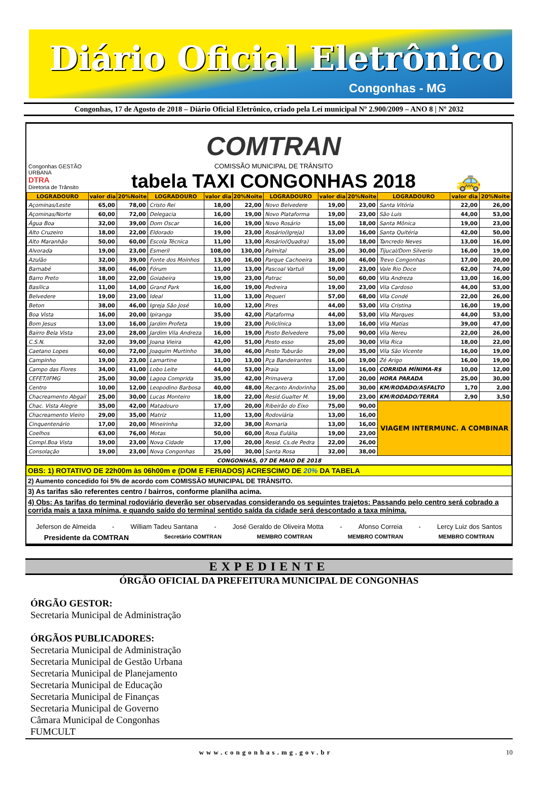Diário Oficial Eletrônico
Congonhas - MG
Congonhas, 17 de Agosto de 2018 – Diário Oficial Eletrônico, criado pela Lei municipal Nº 2.900/2009 – ANO 8 | Nº 2032
Congonhas GESTÃO URBANA
DTRA
Diretoria de Trânsito
COMTRAN
COMISSÃO MUNICIPAL DE TRÂNSITO
tabela TAXI CONGONHAS 2018
🚕
| LOGRADOURO | valor dia | 20%Noite | LOGRADOURO | valor dia | 20%Noite | LOGRADOURO | valor dia | 20%Noite | LOGRADOURO | valor dia | 20%Noite |
| --- | --- | --- | --- | --- | --- | --- | --- | --- | --- | --- | --- |
| Açominas/Leste | 65,00 | 78,00 | Cristo Rei | 18,00 | 22,00 | Novo Belvedere | 19,00 | 23,00 | Santa Vitória | 22,00 | 26,00 |
| Açominas/Norte | 60,00 | 72,00 | Delegacia | 16,00 | 19,00 | Novo Plataforma | 19,00 | 23,00 | São Luis | 44,00 | 53,00 |
| Água Boa | 32,00 | 39,00 | Dom Oscar | 16,00 | 19,00 | Novo Rosário | 15,00 | 18,00 | Santa Mônica | 19,00 | 23,00 |
| Alto Cruzeiro | 18,00 | 22,00 | Eldorado | 19,00 | 23,00 | Rosário(Igreja) | 13,00 | 16,00 | Santa Quitéria | 42,00 | 50,00 |
| Alto Maranhão | 50,00 | 60,00 | Escola Técnica | 11,00 | 13,00 | Rosário(Quadra) | 15,00 | 18,00 | Tancredo Neves | 13,00 | 16,00 |
| Alvorada | 19,00 | 23,00 | Esmeril | 108,00 | 130,00 | Palmital | 25,00 | 30,00 | Tijucal/Dom Silverio | 16,00 | 19,00 |
| Azulão | 32,00 | 39,00 | Fonte dos Moinhos | 13,00 | 16,00 | Parque Cachoeira | 38,00 | 46,00 | Trevo Congonhas | 17,00 | 20,00 |
| Barnabé | 38,00 | 46,00 | Fórum | 11,00 | 13,00 | Pascoal Vartuli | 19,00 | 23,00 | Vale Rio Doce | 62,00 | 74,00 |
| Barro Preto | 18,00 | 22,00 | Goiabeira | 19,00 | 23,00 | Patrac | 50,00 | 60,00 | Vila Andreza | 13,00 | 16,00 |
| Basílica | 11,00 | 14,00 | Grand Park | 16,00 | 19,00 | Pedreira | 19,00 | 23,00 | Vila Cardoso | 44,00 | 53,00 |
| Belvedere | 19,00 | 23,00 | Ideal | 11,00 | 13,00 | Pequeri | 57,00 | 68,00 | Vila Condé | 22,00 | 26,00 |
| Beton | 38,00 | 46,00 | Igreja São José | 10,00 | 12,00 | Pires | 44,00 | 53,00 | Vila Cristina | 16,00 | 19,00 |
| Boa Vista | 16,00 | 20,00 | Ipiranga | 35,00 | 42,00 | Plataforma | 44,00 | 53,00 | Vila Marques | 44,00 | 53,00 |
| Bom Jesus | 13,00 | 16,00 | Jardim Profeta | 19,00 | 23,00 | Policlínica | 13,00 | 16,00 | Vila Matias | 39,00 | 47,00 |
| Bairro Bela Vista | 23,00 | 28,00 | Jardim Vila Andreza | 16,00 | 19,00 | Posto Belvedere | 75,00 | 90,00 | Vila Nereu | 22,00 | 26,00 |
| C.S.N. | 32,00 | 39,00 | Joana Vieira | 42,00 | 51,00 | Posto esso | 25,00 | 30,00 | Vila Rica | 18,00 | 22,00 |
| Caetano Lopes | 60,00 | 72,00 | Joaquim Murtinho | 38,00 | 46,00 | Posto Tuburão | 29,00 | 35,00 | Vila São Vicente | 16,00 | 19,00 |
| Campinho | 19,00 | 23,00 | Lamartine | 11,00 | 13,00 | Pça Bandeirantes | 16,00 | 19,00 | Zé Arigo | 16,00 | 19,00 |
| Campo das Flores | 34,00 | 41,00 | Lobo Leite | 44,00 | 53,00 | Praia | 13,00 | 16,00 | CORRIDA MÍNIMA-R$ | 10,00 | 12,00 |
| CEFET/IFMG | 25,00 | 30,00 | Lagoa Comprida | 35,00 | 42,00 | Primavera | 17,00 | 20,00 | HORA PARADA | 25,00 | 30,00 |
| Centro | 10,00 | 12,00 | Leopodino Barbosa | 40,00 | 48,00 | Recanto Andorinha | 25,00 | 30,00 | KM/RODADO/ASFALTO | 1,70 | 2,00 |
| Chacreamento Abgail | 25,00 | 30,00 | Lucas Monteiro | 18,00 | 22,00 | Resid.Gualter M. | 19,00 | 23,00 | KM/RODADO/TERRA | 2,90 | 3,50 |
| Chac. Vista Alegre | 35,00 | 42,00 | Matadouro | 17,00 | 20,00 | Ribeirão do Eixo | 75,00 | 90,00 | VIAGEM INTERMUNC. A COMBINAR | | |
| Chacreamento Vieiro | 29,00 | 35,00 | Matriz | 11,00 | 13,00 | Rodoviária | 13,00 | 16,00 | | | |
| Cinquentenário | 17,00 | 20,00 | Mineirinha | 32,00 | 38,00 | Romaria | 13,00 | 16,00 | | | |
| Coelhos | 63,00 | 76,00 | Motas | 50,00 | 60,00 | Rosa Eulália | 19,00 | 23,00 | | | |
| Compl.Boa Vista | 19,00 | 23,00 | Nova Cidade | 17,00 | 20,00 | Resid. Cs.de Pedra | 22,00 | 26,00 | | | |
| Consolação | 19,00 | 23,00 | Nova Congonhas | 25,00 | 30,00 | Santa Rosa | 32,00 | 38,00 | | | |
| CONGONHAS, 07 DE MAIO DE 2018 | | | | | | | | | | | |
OBS: 1) ROTATIVO DE 22h00m às 06h00m e (DOM E FERIADOS) ACRESCIMO DE 20% DA TABELA
2) Aumento concedido foi 5% de acordo com COMISSÃO MUNICIPAL DE TRÂNSITO.
3) As tarifas são referentes centro / bairros, conforme planilha acima.
4) Obs: As tarifas do terminal rodoviário deverão ser observadas considerando os seguintes trajetos: Passando pelo centro será cobrado a corrida mais a taxa mínima, e quando saído do terminal sentido saída da cidade será descontado a taxa mínima.
Jeferson de Almeida - William Tadeu Santana - José Geraldo de Oliveira Motta - Afonso Correia - Lercy Luiz dos Santos
Presidente da COMTRAN Secretário COMTRAN MEMBRO COMTRAN MEMBRO COMTRAN MEMBRO COMTRAN
EXPEDIENTE
ÓRGÃO OFICIAL DA PREFEITURA MUNICIPAL DE CONGONHAS
ÓRGÃO GESTOR:
Secretaria Municipal de Administração
ÓRGÃOS PUBLICADORES:
Secretaria Municipal de Administração
Secretaria Municipal de Gestão Urbana
Secretaria Municipal de Planejamento
Secretaria Municipal de Educação
Secretaria Municipal de Finanças
Secretaria Municipal de Governo
Câmara Municipal de Congonhas
FUMCULT
www.congonhas.mg.gov.br 10